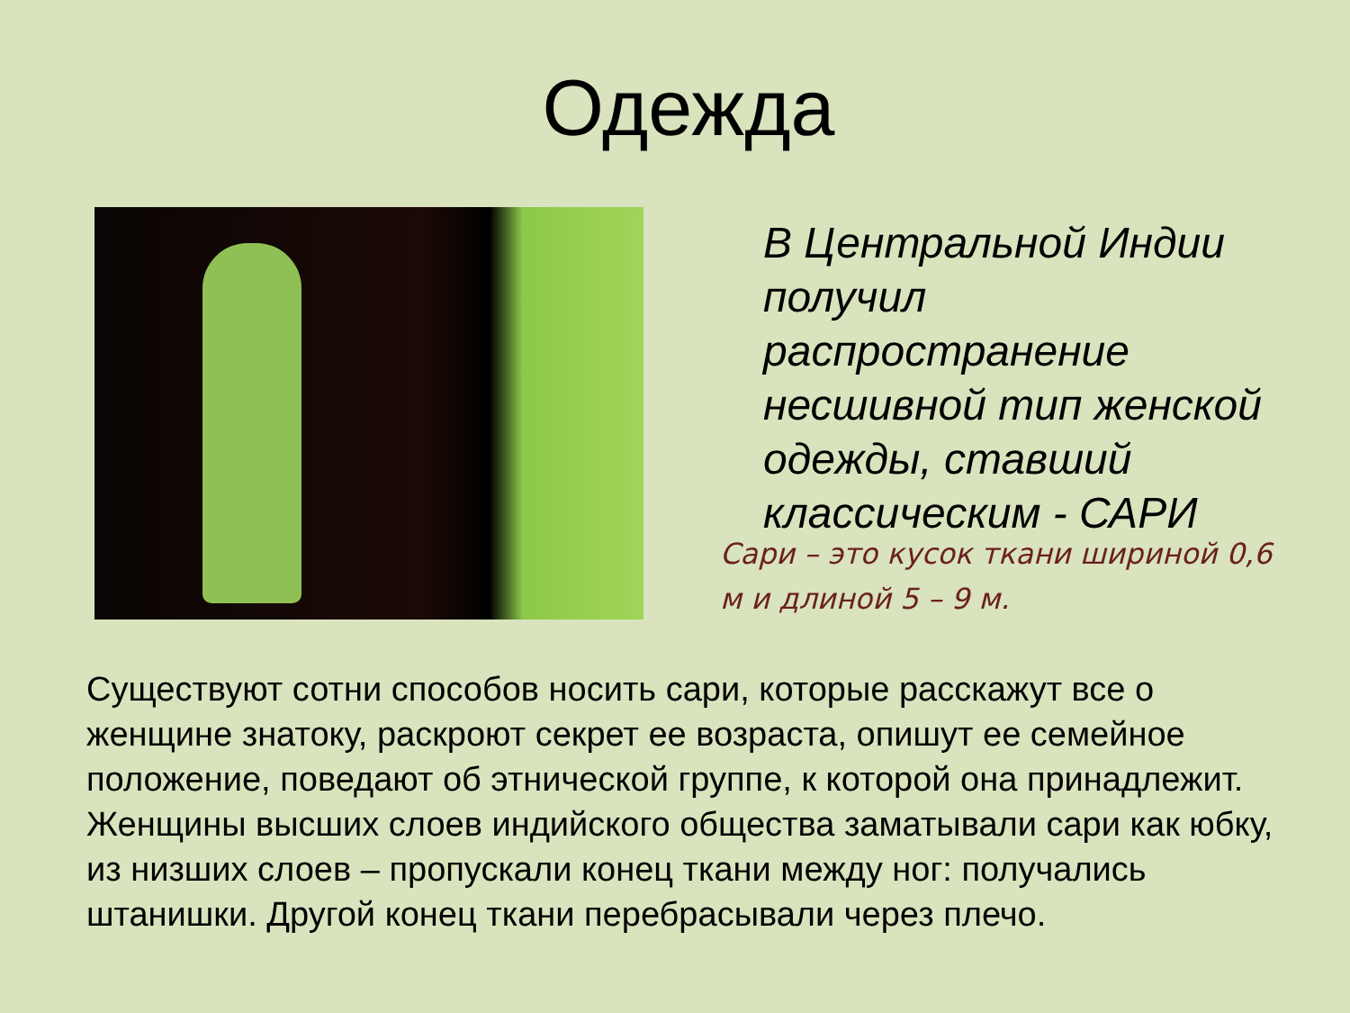Одежда
В Центральной Индии получил распространение несшивной тип женской одежды, ставший классическим - САРИ
Сари – это кусок ткани шириной 0,6 м и длиной 5 – 9 м.
Существуют сотни способов носить сари, которые расскажут все о женщине знатоку, раскроют секрет ее возраста, опишут ее семейное положение, поведают об этнической группе, к которой она принадлежит. Женщины высших слоев индийского общества заматывали сари как юбку, из низших слоев – пропускали конец ткани между ног: получались штанишки. Другой конец ткани перебрасывали через плечо.